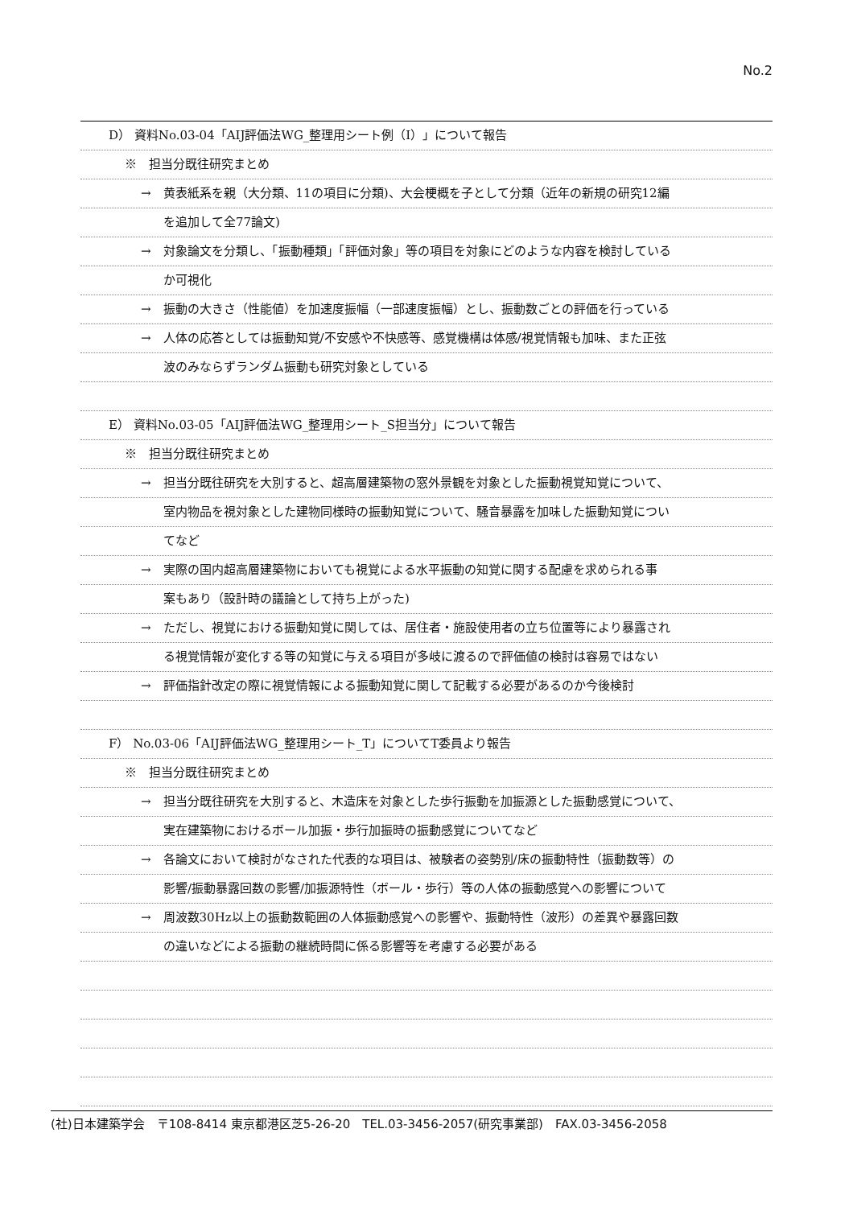No.2
D） 資料No.03-04「AIJ評価法WG_整理用シート例（I）」について報告
※　担当分既往研究まとめ
→　黄表紙系を親（大分類、11の項目に分類)、大会梗概を子として分類（近年の新規の研究12編
を追加して全77論文)
→　対象論文を分類し、「振動種類」「評価対象」等の項目を対象にどのような内容を検討している
か可視化
→　振動の大きさ（性能値）を加速度振幅（一部速度振幅）とし、振動数ごとの評価を行っている
→　人体の応答としては振動知覚/不安感や不快感等、感覚機構は体感/視覚情報も加味、また正弦
波のみならずランダム振動も研究対象としている
E） 資料No.03-05「AIJ評価法WG_整理用シート_S担当分」について報告
※　担当分既往研究まとめ
→　担当分既往研究を大別すると、超高層建築物の窓外景観を対象とした振動視覚知覚について、
室内物品を視対象とした建物同様時の振動知覚について、騒音暴露を加味した振動知覚につい
てなど
→　実際の国内超高層建築物においても視覚による水平振動の知覚に関する配慮を求められる事
案もあり（設計時の議論として持ち上がった)
→　ただし、視覚における振動知覚に関しては、居住者・施設使用者の立ち位置等により暴露され
る視覚情報が変化する等の知覚に与える項目が多岐に渡るので評価値の検討は容易ではない
→　評価指針改定の際に視覚情報による振動知覚に関して記載する必要があるのか今後検討
F） No.03-06「AIJ評価法WG_整理用シート_T」についてT委員より報告
※　担当分既往研究まとめ
→　担当分既往研究を大別すると、木造床を対象とした歩行振動を加振源とした振動感覚について、
実在建築物におけるボール加振・歩行加振時の振動感覚についてなど
→　各論文において検討がなされた代表的な項目は、被験者の姿勢別/床の振動特性（振動数等）の
影響/振動暴露回数の影響/加振源特性（ボール・歩行）等の人体の振動感覚への影響について
→　周波数30Hz以上の振動数範囲の人体振動感覚への影響や、振動特性（波形）の差異や暴露回数
の違いなどによる振動の継続時間に係る影響等を考慮する必要がある
(社)日本建築学会　〒108-8414 東京都港区芝5-26-20　TEL.03-3456-2057(研究事業部)　FAX.03-3456-2058